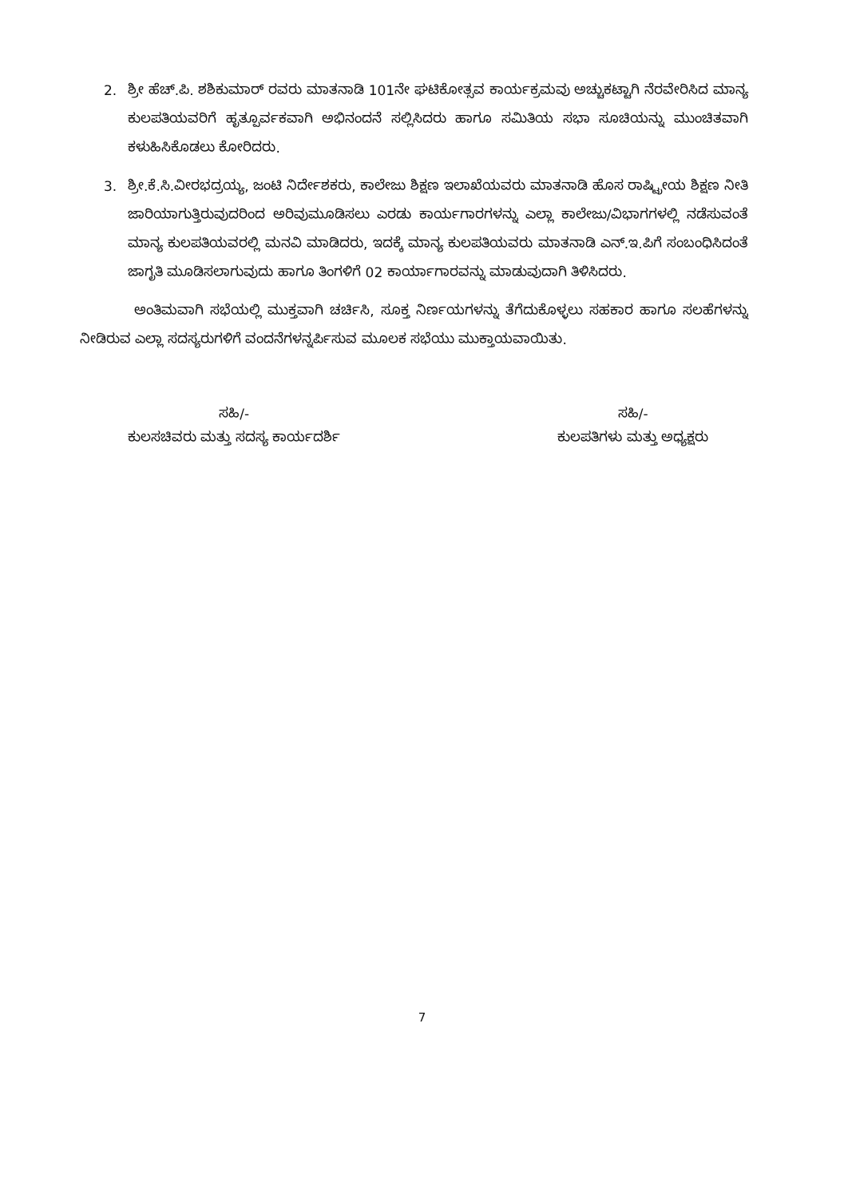2. ಶ್ರೀ ಹೆಚ್.ಪಿ. ಶಶಿಕುಮಾರ್ ರವರು ಮಾತನಾಡಿ 101ನೇ ಘಟಿಕೋತ್ಸವ ಕಾರ್ಯಕ್ರಮವು ಅಚ್ಚುಕಟ್ಟಾಗಿ ನೆರವೇರಿಸಿದ ಮಾನ್ಯ ಕುಲಪತಿಯವರಿಗೆ ಹೃತ್ಪೂರ್ವಕವಾಗಿ ಅಭಿನಂದನೆ ಸಲ್ಲಿಸಿದರು ಹಾಗೂ ಸಮಿತಿಯ ಸಭಾ ಸೂಚಿಯನ್ನು ಮುಂಚಿತವಾಗಿ ಕಳುಹಿಸಿಕೊಡಲು ಕೋರಿದರು.
3. ಶ್ರೀ.ಕೆ.ಸಿ.ವೀರಭದ್ರಯ್ಯ, ಜಂಟಿ ನಿರ್ದೇಶಕರು, ಕಾಲೇಜು ಶಿಕ್ಷಣ ಇಲಾಖೆಯವರು ಮಾತನಾಡಿ ಹೊಸ ರಾಷ್ಟ್ರೀಯ ಶಿಕ್ಷಣ ನೀತಿ ಜಾರಿಯಾಗುತ್ತಿರುವುದರಿಂದ ಅರಿವುಮೂಡಿಸಲು ಎರಡು ಕಾರ್ಯಗಾರಗಳನ್ನು ಎಲ್ಲಾ ಕಾಲೇಜು/ವಿಭಾಗಗಳಲ್ಲಿ ನಡೆಸುವಂತೆ ಮಾನ್ಯ ಕುಲಪತಿಯವರಲ್ಲಿ ಮನವಿ ಮಾಡಿದರು, ಇದಕ್ಕೆ ಮಾನ್ಯ ಕುಲಪತಿಯವರು ಮಾತನಾಡಿ ಎನ್.ಇ.ಪಿಗೆ ಸಂಬಂಧಿಸಿದಂತೆ ಜಾಗೃತಿ ಮೂಡಿಸಲಾಗುವುದು ಹಾಗೂ ತಿಂಗಳಿಗೆ 02 ಕಾರ್ಯಾಗಾರವನ್ನು ಮಾಡುವುದಾಗಿ ತಿಳಿಸಿದರು.
ಅಂತಿಮವಾಗಿ ಸಭೆಯಲ್ಲಿ ಮುಕ್ತವಾಗಿ ಚರ್ಚಿಸಿ, ಸೂಕ್ತ ನಿರ್ಣಯಗಳನ್ನು ತೆಗೆದುಕೊಳ್ಳಲು ಸಹಕಾರ ಹಾಗೂ ಸಲಹೆಗಳನ್ನು ನೀಡಿರುವ ಎಲ್ಲಾ ಸದಸ್ಯರುಗಳಿಗೆ ವಂದನೆಗಳನ್ನರ್ಪಿಸುವ ಮೂಲಕ ಸಭೆಯು ಮುಕ್ತಾಯವಾಯಿತು.
ಸಹಿ/-
ಕುಲಸಚಿವರು ಮತ್ತು ಸದಸ್ಯ ಕಾರ್ಯದರ್ಶಿ
ಸಹಿ/-
ಕುಲಪತಿಗಳು ಮತ್ತು ಅಧ್ಯಕ್ಷರು
7